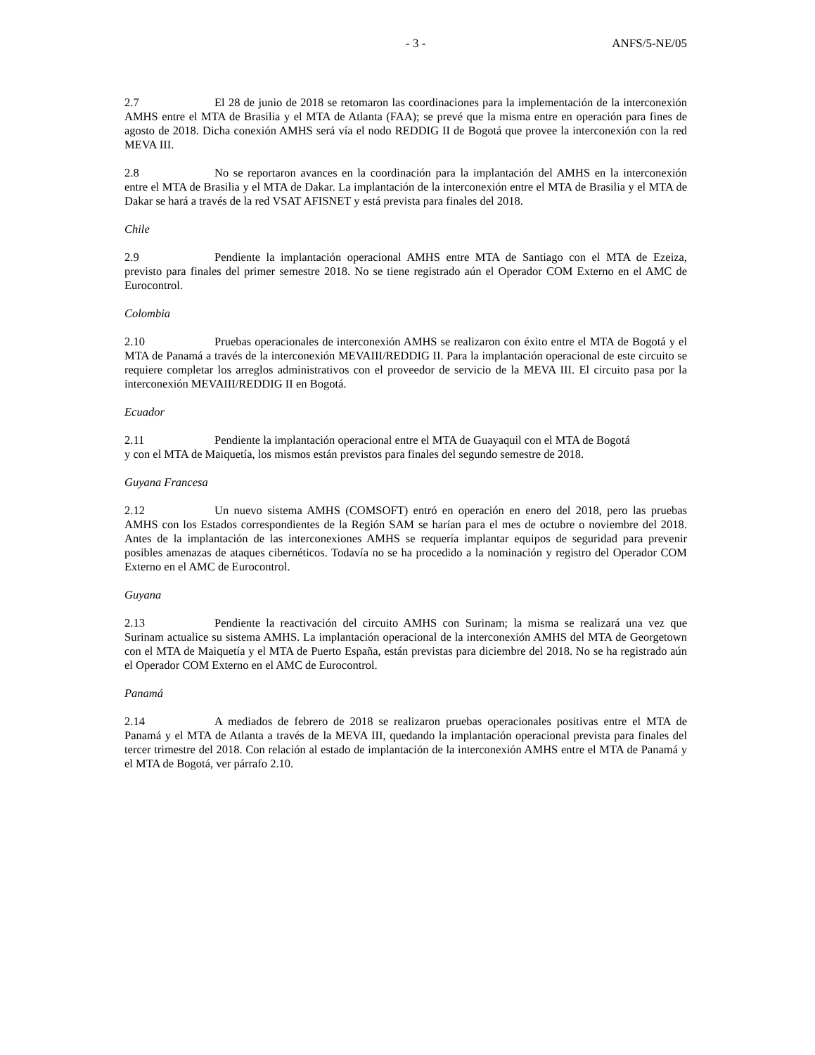- 3 - ANFS/5-NE/05
2.7 El 28 de junio de 2018 se retomaron las coordinaciones para la implementación de la interconexión AMHS entre el MTA de Brasilia y el MTA de Atlanta (FAA); se prevé que la misma entre en operación para fines de agosto de 2018. Dicha conexión AMHS será vía el nodo REDDIG II de Bogotá que provee la interconexión con la red MEVA III.
2.8 No se reportaron avances en la coordinación para la implantación del AMHS en la interconexión entre el MTA de Brasilia y el MTA de Dakar. La implantación de la interconexión entre el MTA de Brasilia y el MTA de Dakar se hará a través de la red VSAT AFISNET y está prevista para finales del 2018.
Chile
2.9 Pendiente la implantación operacional AMHS entre MTA de Santiago con el MTA de Ezeiza, previsto para finales del primer semestre 2018. No se tiene registrado aún el Operador COM Externo en el AMC de Eurocontrol.
Colombia
2.10 Pruebas operacionales de interconexión AMHS se realizaron con éxito entre el MTA de Bogotá y el MTA de Panamá a través de la interconexión MEVAIII/REDDIG II. Para la implantación operacional de este circuito se requiere completar los arreglos administrativos con el proveedor de servicio de la MEVA III. El circuito pasa por la interconexión MEVAIII/REDDIG II en Bogotá.
Ecuador
2.11 Pendiente la implantación operacional entre el MTA de Guayaquil con el MTA de Bogotá
y con el MTA de Maiquetía, los mismos están previstos para finales del segundo semestre de 2018.
Guyana Francesa
2.12 Un nuevo sistema AMHS (COMSOFT) entró en operación en enero del 2018, pero las pruebas AMHS con los Estados correspondientes de la Región SAM se harían para el mes de octubre o noviembre del 2018. Antes de la implantación de las interconexiones AMHS se requería implantar equipos de seguridad para prevenir posibles amenazas de ataques cibernéticos. Todavía no se ha procedido a la nominación y registro del Operador COM Externo en el AMC de Eurocontrol.
Guyana
2.13 Pendiente la reactivación del circuito AMHS con Surinam; la misma se realizará una vez que Surinam actualice su sistema AMHS. La implantación operacional de la interconexión AMHS del MTA de Georgetown con el MTA de Maiquetía y el MTA de Puerto España, están previstas para diciembre del 2018. No se ha registrado aún el Operador COM Externo en el AMC de Eurocontrol.
Panamá
2.14 A mediados de febrero de 2018 se realizaron pruebas operacionales positivas entre el MTA de Panamá y el MTA de Atlanta a través de la MEVA III, quedando la implantación operacional prevista para finales del tercer trimestre del 2018. Con relación al estado de implantación de la interconexión AMHS entre el MTA de Panamá y el MTA de Bogotá, ver párrafo 2.10.